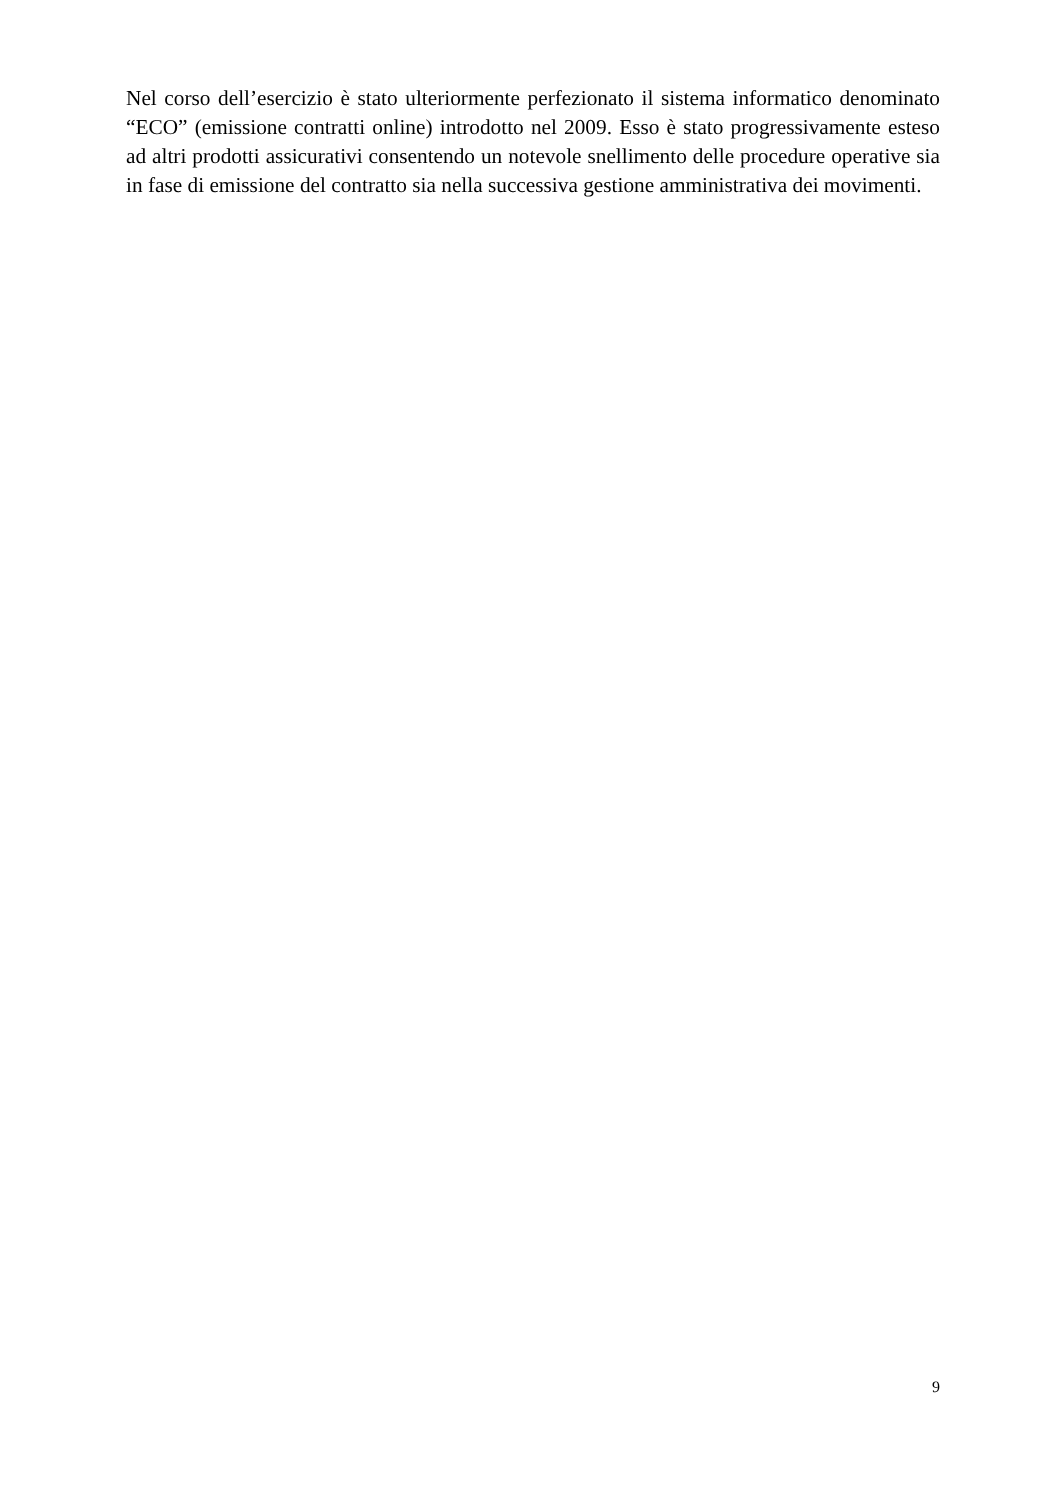Nel corso dell’esercizio è stato ulteriormente perfezionato il sistema informatico denominato “ECO” (emissione contratti online) introdotto nel 2009. Esso è stato progressivamente esteso ad altri prodotti assicurativi consentendo un notevole snellimento delle procedure operative sia in fase di emissione del contratto sia nella successiva gestione amministrativa dei movimenti.
9